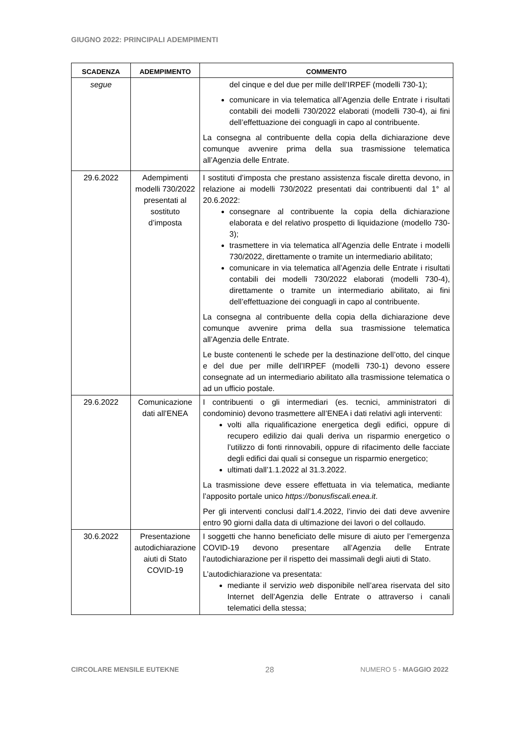GIUGNO 2022: PRINCIPALI ADEMPIMENTI
| SCADENZA | ADEMPIMENTO | COMMENTO |
| --- | --- | --- |
| segue | | del cinque e del due per mille dell’IRPEF (modelli 730-1); comunicare in via telematica all’Agenzia delle Entrate i risultati contabili dei modelli 730/2022 elaborati (modelli 730-4), ai fini dell’effettuazione dei conguagli in capo al contribuente. La consegna al contribuente della copia della dichiarazione deve comunque avvenire prima della sua trasmissione telematica all’Agenzia delle Entrate. |
| 29.6.2022 | Adempimenti modelli 730/2022 presentati al sostituto d’imposta | I sostituti d’imposta che prestano assistenza fiscale diretta devono, in relazione ai modelli 730/2022 presentati dai contribuenti dal 1° al 20.6.2022: consegnare al contribuente la copia della dichiarazione elaborata e del relativo prospetto di liquidazione (modello 730-3); trasmettere in via telematica all’Agenzia delle Entrate i modelli 730/2022, direttamente o tramite un intermediario abilitato; comunicare in via telematica all’Agenzia delle Entrate i risultati contabili dei modelli 730/2022 elaborati (modelli 730-4), direttamente o tramite un intermediario abilitato, ai fini dell’effettuazione dei conguagli in capo al contribuente. La consegna al contribuente della copia della dichiarazione deve comunque avvenire prima della sua trasmissione telematica all’Agenzia delle Entrate. Le buste contenenti le schede per la destinazione dell’otto, del cinque e del due per mille dell’IRPEF (modelli 730-1) devono essere consegnate ad un intermediario abilitato alla trasmissione telematica o ad un ufficio postale. |
| 29.6.2022 | Comunicazione dati all’ENEA | I contribuenti o gli intermediari (es. tecnici, amministratori di condominio) devono trasmettere all’ENEA i dati relativi agli interventi: volti alla riqualificazione energetica degli edifici, oppure di recupero edilizio dai quali deriva un risparmio energetico o l’utilizzo di fonti rinnovabili, oppure di rifacimento delle facciate degli edifici dai quali si consegue un risparmio energetico; ultimati dall’1.1.2022 al 31.3.2022. La trasmissione deve essere effettuata in via telematica, mediante l’apposito portale unico https://bonusfiscali.enea.it . Per gli interventi conclusi dall’1.4.2022, l’invio dei dati deve avvenire entro 90 giorni dalla data di ultimazione dei lavori o del collaudo. |
| 30.6.2022 | Presentazione autodichiarazione aiuti di Stato COVID-19 | I soggetti che hanno beneficiato delle misure di aiuto per l’emergenza COVID-19 devono presentare all’Agenzia delle Entrate l’autodichiarazione per il rispetto dei massimali degli aiuti di Stato. L’autodichiarazione va presentata: mediante il servizio web disponibile nell’area riservata del sito Internet dell’Agenzia delle Entrate o attraverso i canali telematici della stessa; |
CIRCOLARE MENSILE EUTEKNE 28 NUMERO 5 - MAGGIO 2022